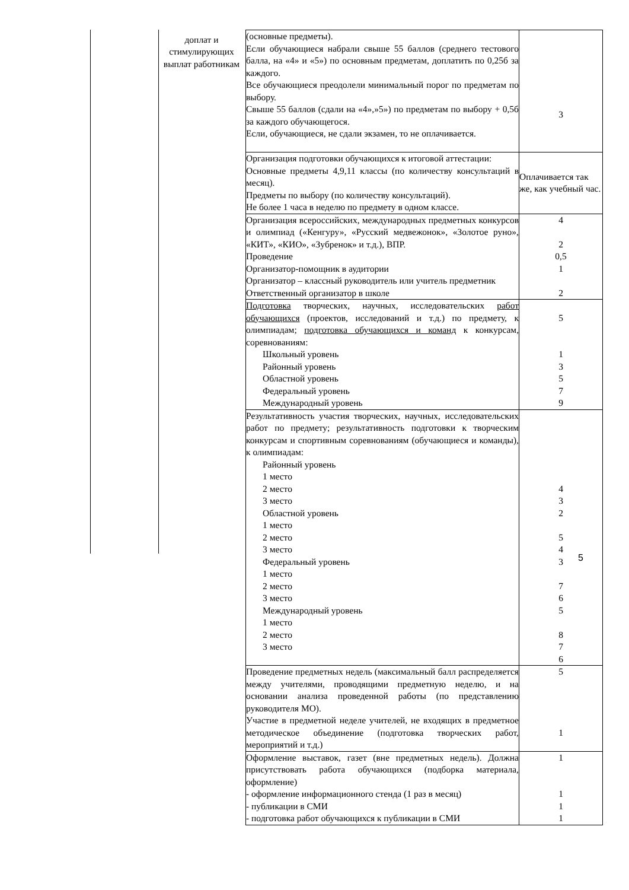| | доплат и стимулирующих выплат работникам | (основные предметы). Если обучающиеся набрали свыше 55 баллов (среднего тестового балла, на «4» и «5») по основным предметам, доплатить по 0,25б за каждого. Все обучающиеся преодолели минимальный порог по предметам по выбору. Свыше 55 баллов (сдали на «4»,»5») по предметам по выбору + 0,5б за каждого обучающегося. Если, обучающиеся, не сдали экзамен, то не оплачивается. | 3 |
| | | Организация подготовки обучающихся к итоговой аттестации: Основные предметы 4,9,11 классы (по количеству консультаций в месяц). Предметы по выбору (по количеству консультаций). Не более 1 часа в неделю по предмету в одном классе. | Оплачивается так же, как учебный час. |
| | | Организация всероссийских, международных предметных конкурсов и олимпиад («Кенгуру», «Русский медвежонок», «Золотое руно», «КИТ», «КИО», «Зубренок» и т.д.), ВПР. Проведение Организатор-помощник в аудитории Организатор – классный руководитель или учитель предметник Ответственный организатор в школе | 4 2 0,5 1 2 |
| | | Подготовка творческих, научных, исследовательских работ обучающихся (проектов, исследований и т.д.) по предмету, к олимпиадам; подготовка обучающихся и команд к конкурсам, соревнованиям: Школьный уровень Районный уровень Областной уровень Федеральный уровень Международный уровень | 5 1 3 5 7 9 |
| | | Результативность участия творческих, научных, исследовательских работ по предмету; результативность подготовки к творческим конкурсам и спортивным соревнованиям (обучающиеся и команды), к олимпиадам: Районный уровень 1 место 2 место 3 место Областной уровень 1 место 2 место 3 место Федеральный уровень 1 место 2 место 3 место Международный уровень 1 место 2 место 3 место | 4 3 2 5 4 3 7 6 5 8 7 6 |
| | | Проведение предметных недель (максимальный балл распределяется между учителями, проводящими предметную неделю, и на основании анализа проведенной работы (по представлению руководителя МО). Участие в предметной неделе учителей, не входящих в предметное методическое объединение (подготовка творческих работ, мероприятий и т.д.) | 5 1 |
| | | Оформление выставок, газет (вне предметных недель). Должна присутствовать работа обучающихся (подборка материала, оформление) - оформление информационного стенда (1 раз в месяц) - публикации в СМИ - подготовка работ обучающихся к публикации в СМИ | 1 1 1 1 |
5